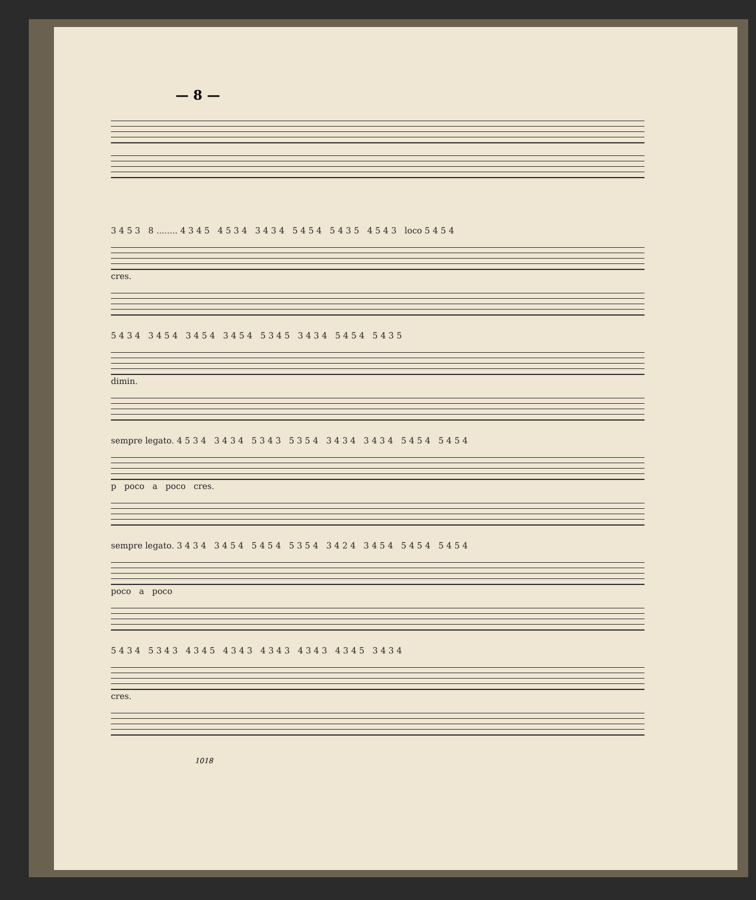— 8 —
3 4 5 3 8 ........ 4 3 4 5 4 5 3 4 3 4 3 4 5 4 5 4 5 4 3 5 4 5 4 3 loco 5 4 5 4
cres.
5 4 3 4 3 4 5 4 3 4 5 4 3 4 5 4 5 3 4 5 3 4 3 4 5 4 5 4 5 4 3 5
dimin.
sempre legato. 4 5 3 4 3 4 3 4 5 3 4 3 5 3 5 4 3 4 3 4 3 4 3 4 5 4 5 4 5 4 5 4
p poco a poco cres.
sempre legato. 3 4 3 4 3 4 5 4 5 4 5 4 5 3 5 4 3 4 2 4 3 4 5 4 5 4 5 4 5 4 5 4
poco a poco
5 4 3 4 5 3 4 3 4 3 4 5 4 3 4 3 4 3 4 3 4 3 4 3 4 3 4 5 3 4 3 4
cres.
1018